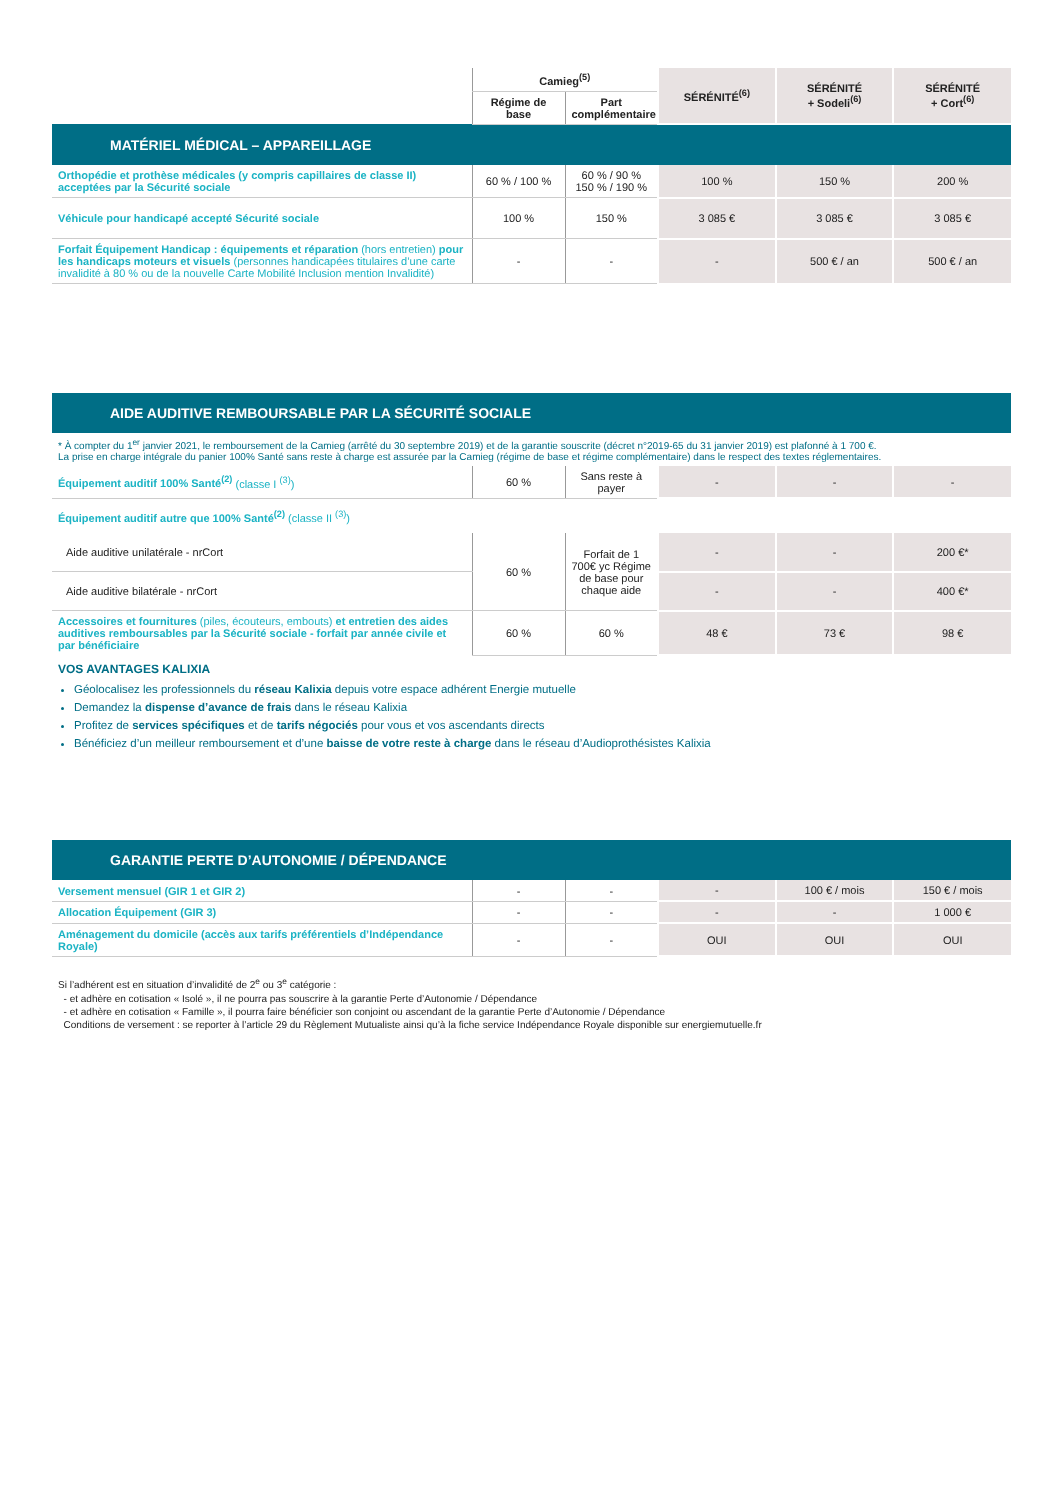| | Camieg<sup>(5)</sup> | | SÉRÉNITÉ<sup>(6)</sup> | SÉRÉNITÉ + Sodeli<sup>(6)</sup> | SÉRÉNITÉ + Cort<sup>(6)</sup> |
| --- | --- | --- | --- | --- | --- |
| | Régime de base | Part complémentaire | | | |
| MATÉRIEL MÉDICAL – APPAREILLAGE | | | | | |
| Orthopédie et prothèse médicales (y compris capillaires de classe II) acceptées par la Sécurité sociale | 60 % / 100 % | 60 % / 90 % 150 % / 190 % | 100 % | 150 % | 200 % |
| Véhicule pour handicapé accepté Sécurité sociale | 100 % | 150 % | 3 085 € | 3 085 € | 3 085 € |
| Forfait Équipement Handicap : équipements et réparation (hors entretien) pour les handicaps moteurs et visuels (personnes handicapées titulaires d’une carte invalidité à 80 % ou de la nouvelle Carte Mobilité Inclusion mention Invalidité) | - | - | - | 500 € / an | 500 € / an |
| AIDE AUDITIVE REMBOURSABLE PAR LA SÉCURITÉ SOCIALE | | | | | |
| * À compter du 1<sup>er</sup> janvier 2021, le remboursement de la Camieg (arrêté du 30 septembre 2019) et de la garantie souscrite (décret n°2019-65 du 31 janvier 2019) est plafonné à 1 700 €. La prise en charge intégrale du panier 100% Santé sans reste à charge est assurée par la Camieg (régime de base et régime complémentaire) dans le respect des textes réglementaires. | | | | | |
| Équipement auditif 100% Santé<sup>(2)</sup> (classe I <sup>(3)</sup>) | 60 % | Sans reste à payer | - | - | - |
| Équipement auditif autre que 100% Santé<sup>(2)</sup> (classe II <sup>(3)</sup>) | | | | | |
| Aide auditive unilatérale - nrCort | 60 % | Forfait de 1 700€ yc Régime de base pour chaque aide | - | - | 200 €* |
| Aide auditive bilatérale - nrCort | | | - | - | 400 €* |
| Accessoires et fournitures (piles, écouteurs, embouts) et entretien des aides auditives remboursables par la Sécurité sociale - forfait par année civile et par bénéficiaire | 60 % | 60 % | 48 € | 73 € | 98 € |
VOS AVANTAGES KALIXIA
Géolocalisez les professionnels du réseau Kalixia depuis votre espace adhérent Energie mutuelle
Demandez la dispense d’avance de frais dans le réseau Kalixia
Profitez de services spécifiques et de tarifs négociés pour vous et vos ascendants directs
Bénéficiez d’un meilleur remboursement et d’une baisse de votre reste à charge dans le réseau d’Audioprothésistes Kalixia
| GARANTIE PERTE D’AUTONOMIE / DÉPENDANCE | | | | | |
| Versement mensuel (GIR 1 et GIR 2) | - | - | - | 100 € / mois | 150 € / mois |
| Allocation Équipement (GIR 3) | - | - | - | - | 1 000 € |
| Aménagement du domicile (accès aux tarifs préférentiels d’Indépendance Royale) | - | - | OUI | OUI | OUI |
Si l’adhérent est en situation d’invalidité de 2<sup>e</sup> ou 3<sup>e</sup> catégorie :
- et adhère en cotisation « Isolé », il ne pourra pas souscrire à la garantie Perte d’Autonomie / Dépendance
- et adhère en cotisation « Famille », il pourra faire bénéficier son conjoint ou ascendant de la garantie Perte d’Autonomie / Dépendance
Conditions de versement : se reporter à l’article 29 du Règlement Mutualiste ainsi qu’à la fiche service Indépendance Royale disponible sur energiemutuelle.fr